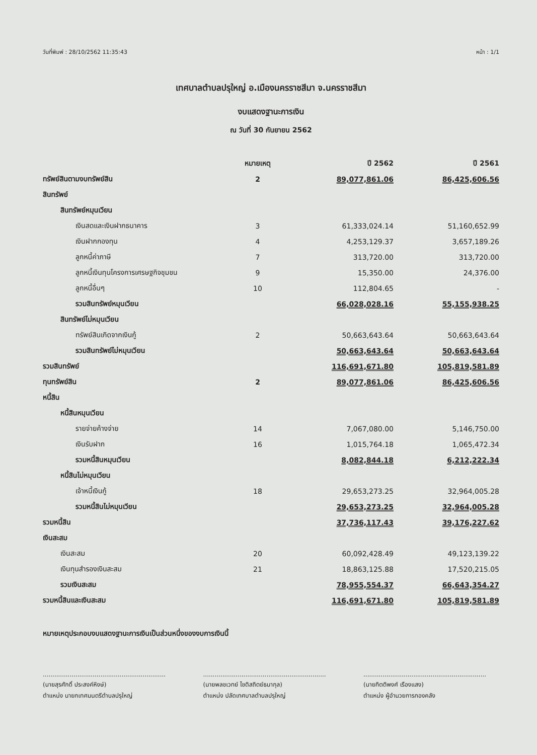วันที่พิมพ์ : 28/10/2562 11:35:43 หน้า : 1/1
เทศบาลตำบลปรุใหญ่ อ.เมืองนครราชสีมา จ.นครราชสีมา
งบแสดงฐานะการเงิน
ณ วันที่ 30 กันยายน 2562
| | หมายเหตุ | ปี 2562 | ปี 2561 |
| --- | --- | --- | --- |
| ทรัพย์สินตามงบทรัพย์สิน | 2 | 89,077,861.06 | 86,425,606.56 |
| สินทรัพย์ | | | |
| สินทรัพย์หมุนเวียน | | | |
| เงินสดและเงินฝากธนาคาร | 3 | 61,333,024.14 | 51,160,652.99 |
| เงินฝากกองทุน | 4 | 4,253,129.37 | 3,657,189.26 |
| ลูกหนี้ค่าภาษี | 7 | 313,720.00 | 313,720.00 |
| ลูกหนี้เงินทุนโครงการเศรษฐกิจชุมชน | 9 | 15,350.00 | 24,376.00 |
| ลูกหนี้อื่นๆ | 10 | 112,804.65 | - |
| รวมสินทรัพย์หมุนเวียน | | 66,028,028.16 | 55,155,938.25 |
| สินทรัพย์ไม่หมุนเวียน | | | |
| ทรัพย์สินเกิดจากเงินกู้ | 2 | 50,663,643.64 | 50,663,643.64 |
| รวมสินทรัพย์ไม่หมุนเวียน | | 50,663,643.64 | 50,663,643.64 |
| รวมสินทรัพย์ | | 116,691,671.80 | 105,819,581.89 |
| ทุนทรัพย์สิน | 2 | 89,077,861.06 | 86,425,606.56 |
| หนี้สิน | | | |
| หนี้สินหมุนเวียน | | | |
| รายจ่ายค้างจ่าย | 14 | 7,067,080.00 | 5,146,750.00 |
| เงินรับฝาก | 16 | 1,015,764.18 | 1,065,472.34 |
| รวมหนี้สินหมุนเวียน | | 8,082,844.18 | 6,212,222.34 |
| หนี้สินไม่หมุนเวียน | | | |
| เจ้าหนี้เงินกู้ | 18 | 29,653,273.25 | 32,964,005.28 |
| รวมหนี้สินไม่หมุนเวียน | | 29,653,273.25 | 32,964,005.28 |
| รวมหนี้สิน | | 37,736,117.43 | 39,176,227.62 |
| เงินสะสม | | | |
| เงินสะสม | 20 | 60,092,428.49 | 49,123,139.22 |
| เงินทุนสำรองเงินสะสม | 21 | 18,863,125.88 | 17,520,215.05 |
| รวมเงินสะสม | | 78,955,554.37 | 66,643,354.27 |
| รวมหนี้สินและเงินสะสม | | 116,691,671.80 | 105,819,581.89 |
หมายเหตุประกอบงบแสดงฐานะการเงินเป็นส่วนหนึ่งของงบการเงินนี้
................................................................
(นายสุรศักดิ์ ประสงค์หิงษ์)
ตำแหน่ง นายกเทศมนตรีตำบลปรุใหญ่
................................................................
(นายพลชเวทย์ ไชติสถิตย์ธนากุล)
ตำแหน่ง ปลัดเทศบาลตำบลปรุใหญ่
................................................................
(นายกิตติพงศ์ เรืองแสง)
ตำแหน่ง ผู้อำนวยการกองคลัง